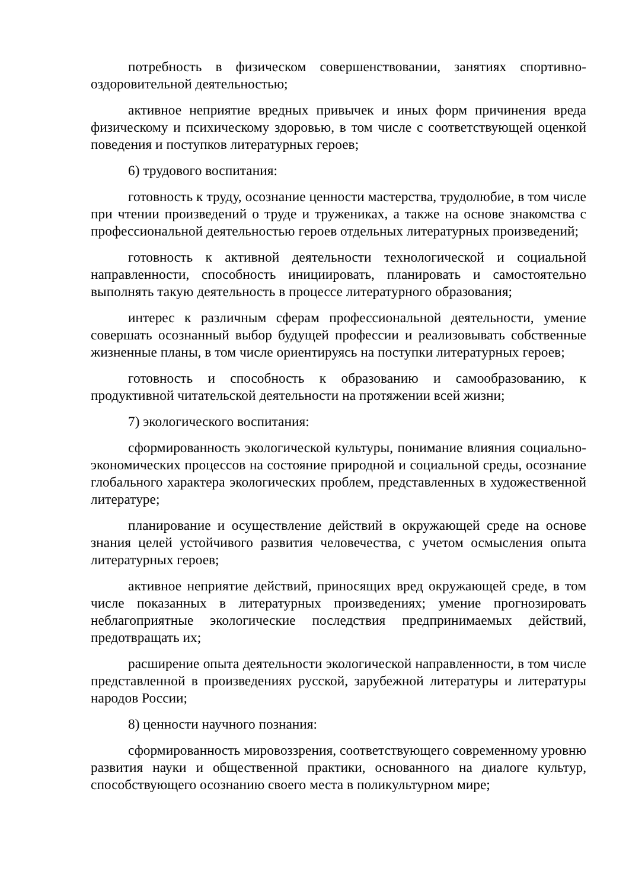потребность в физическом совершенствовании, занятиях спортивно-оздоровительной деятельностью;
активное неприятие вредных привычек и иных форм причинения вреда физическому и психическому здоровью, в том числе с соответствующей оценкой поведения и поступков литературных героев;
6) трудового воспитания:
готовность к труду, осознание ценности мастерства, трудолюбие, в том числе при чтении произведений о труде и тружениках, а также на основе знакомства с профессиональной деятельностью героев отдельных литературных произведений;
готовность к активной деятельности технологической и социальной направленности, способность инициировать, планировать и самостоятельно выполнять такую деятельность в процессе литературного образования;
интерес к различным сферам профессиональной деятельности, умение совершать осознанный выбор будущей профессии и реализовывать собственные жизненные планы, в том числе ориентируясь на поступки литературных героев;
готовность и способность к образованию и самообразованию, к продуктивной читательской деятельности на протяжении всей жизни;
7) экологического воспитания:
сформированность экологической культуры, понимание влияния социально-экономических процессов на состояние природной и социальной среды, осознание глобального характера экологических проблем, представленных в художественной литературе;
планирование и осуществление действий в окружающей среде на основе знания целей устойчивого развития человечества, с учетом осмысления опыта литературных героев;
активное неприятие действий, приносящих вред окружающей среде, в том числе показанных в литературных произведениях; умение прогнозировать неблагоприятные экологические последствия предпринимаемых действий, предотвращать их;
расширение опыта деятельности экологической направленности, в том числе представленной в произведениях русской, зарубежной литературы и литературы народов России;
8) ценности научного познания:
сформированность мировоззрения, соответствующего современному уровню развития науки и общественной практики, основанного на диалоге культур, способствующего осознанию своего места в поликультурном мире;